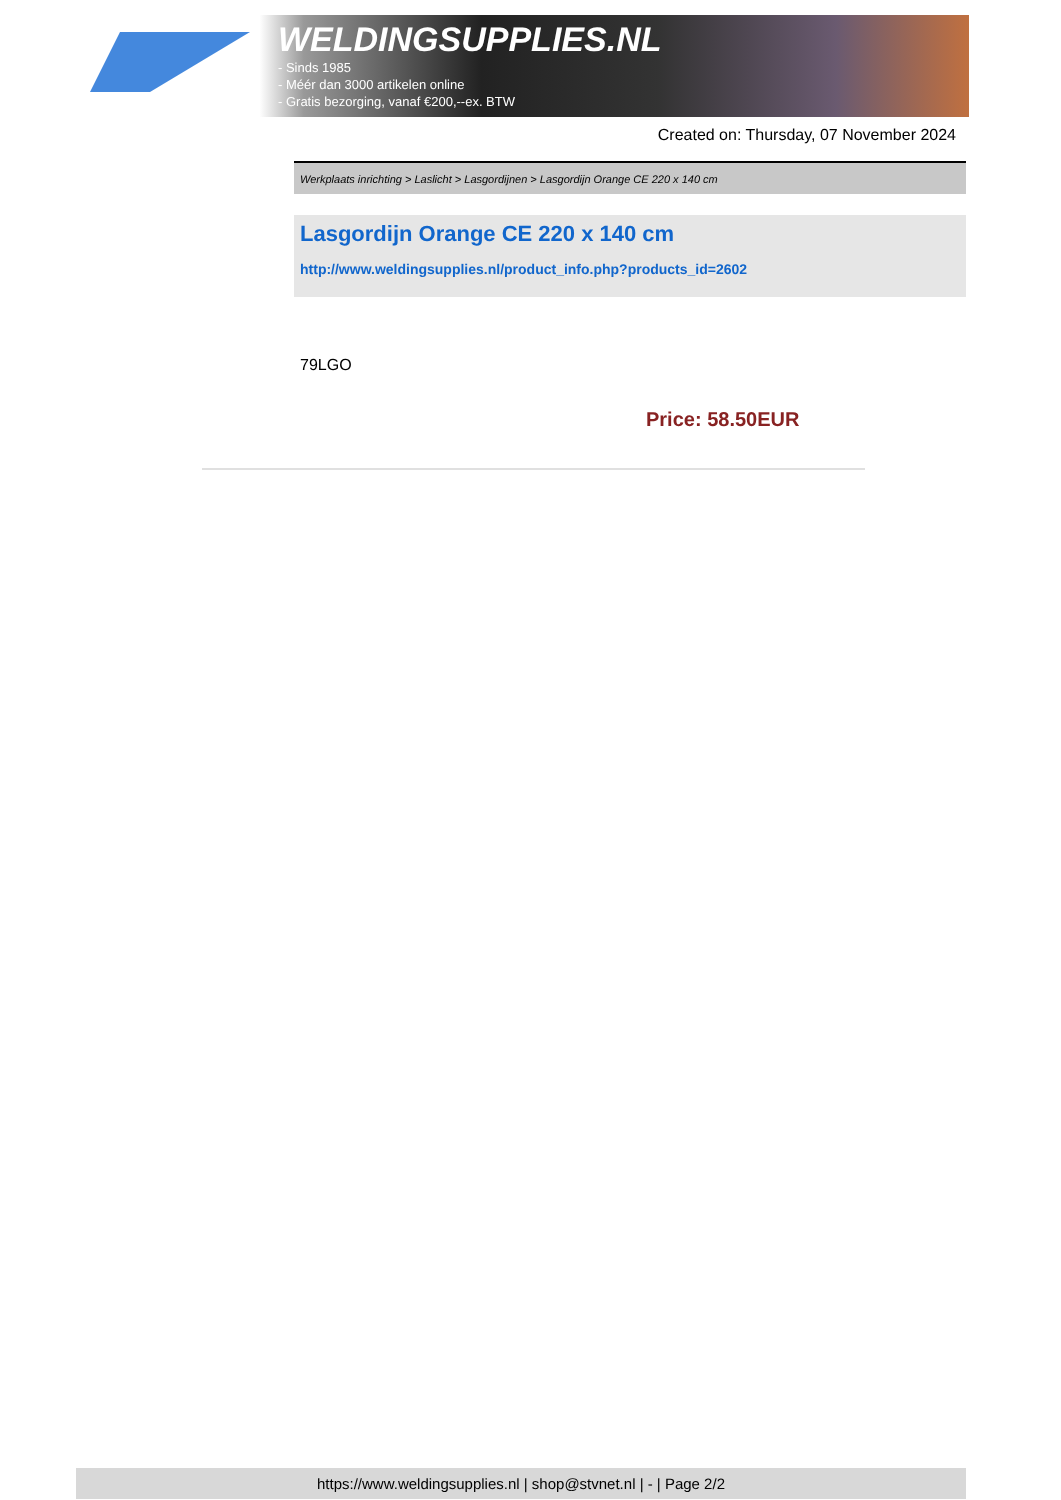WELDINGSUPPLIES.NL
- Sinds 1985
- Méér dan 3000 artikelen online
- Gratis bezorging, vanaf €200,--ex. BTW
Created on: Thursday, 07 November 2024
Werkplaats inrichting > Laslicht > Lasgordijnen > Lasgordijn Orange CE 220 x 140 cm
Lasgordijn Orange CE 220 x 140 cm
http://www.weldingsupplies.nl/product_info.php?products_id=2602
79LGO
Price: 58.50EUR
https://www.weldingsupplies.nl | shop@stvnet.nl | - | Page 2/2